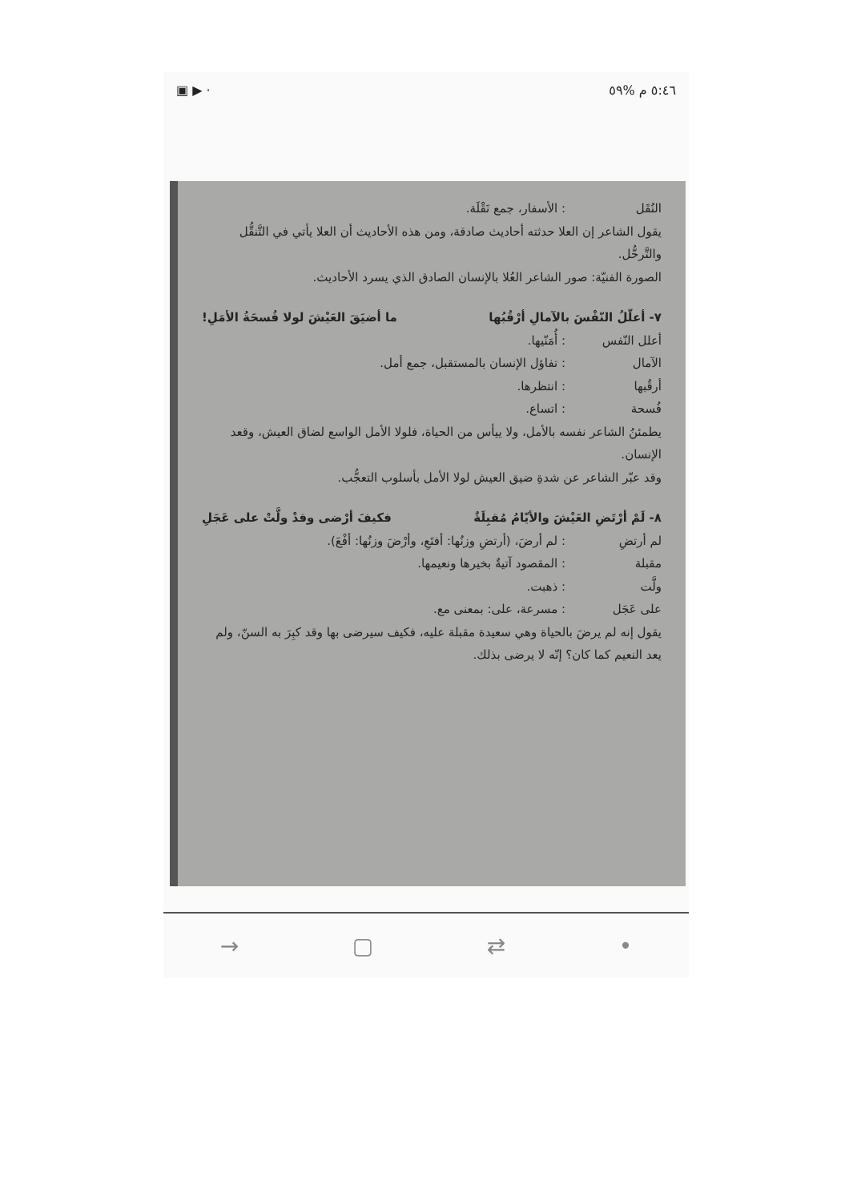▣ ▶ · ٥:٤٦ م %٥٩
النُقَل: الأسفار، جمع نَقْلَة.
يقول الشاعر إن العلا حدثته أحاديث صادقة، ومن هذه الأحاديث أن العلا يأتي في التَّنقُّل والتَّرحُّل.
الصورة الفنيّة: صور الشاعر العُلا بالإنسان الصادق الذي يسرد الأحاديث.
٧- أعلّلُ النّفْسَ بالآمالِ أرْقُبُها ما أضيَقَ العَيْشَ لولا فُسحَةُ الأمَلِ!
أعلل النّفس: أُمَنّيها.
الآمال: تفاؤل الإنسان بالمستقبل، جمع أمل.
أرقُبها: انتظرها.
فُسحة: اتساع.
يطمئنُ الشاعر نفسه بالأمل، ولا ييأس من الحياة، فلولا الأمل الواسع لضاق العيش، وقعد الإنسان.
وقد عبّر الشاعر عن شدةِ ضيق العيش لولا الأمل بأسلوب التعجُّب.
٨- لَمْ أرْتَضِ العَيْشَ والأيّامُ مُقبِلَةٌ فكيفَ أرْضى وقدْ ولَّتْ على عَجَلِ
لم أرتضِ: لم أرضَ، (أرتضِ وزنُها: أفتَعِ، وأرْضَ وزنُها: أفْعَ).
مقبلة: المقصود آتيةٌ بخيرها ونعيمها.
ولَّت: ذهبت.
على عَجَل: مسرعة، على: بمعنى مع.
يقول إنه لم يرضَ بالحياة وهي سعيدة مقبلة عليه، فكيف سيرضى بها وقد كبِرَ به السنّ، ولم يعد النعيم كما كان؟ إنّه لا يرضى بذلك.
→ ▢ ⇄ •